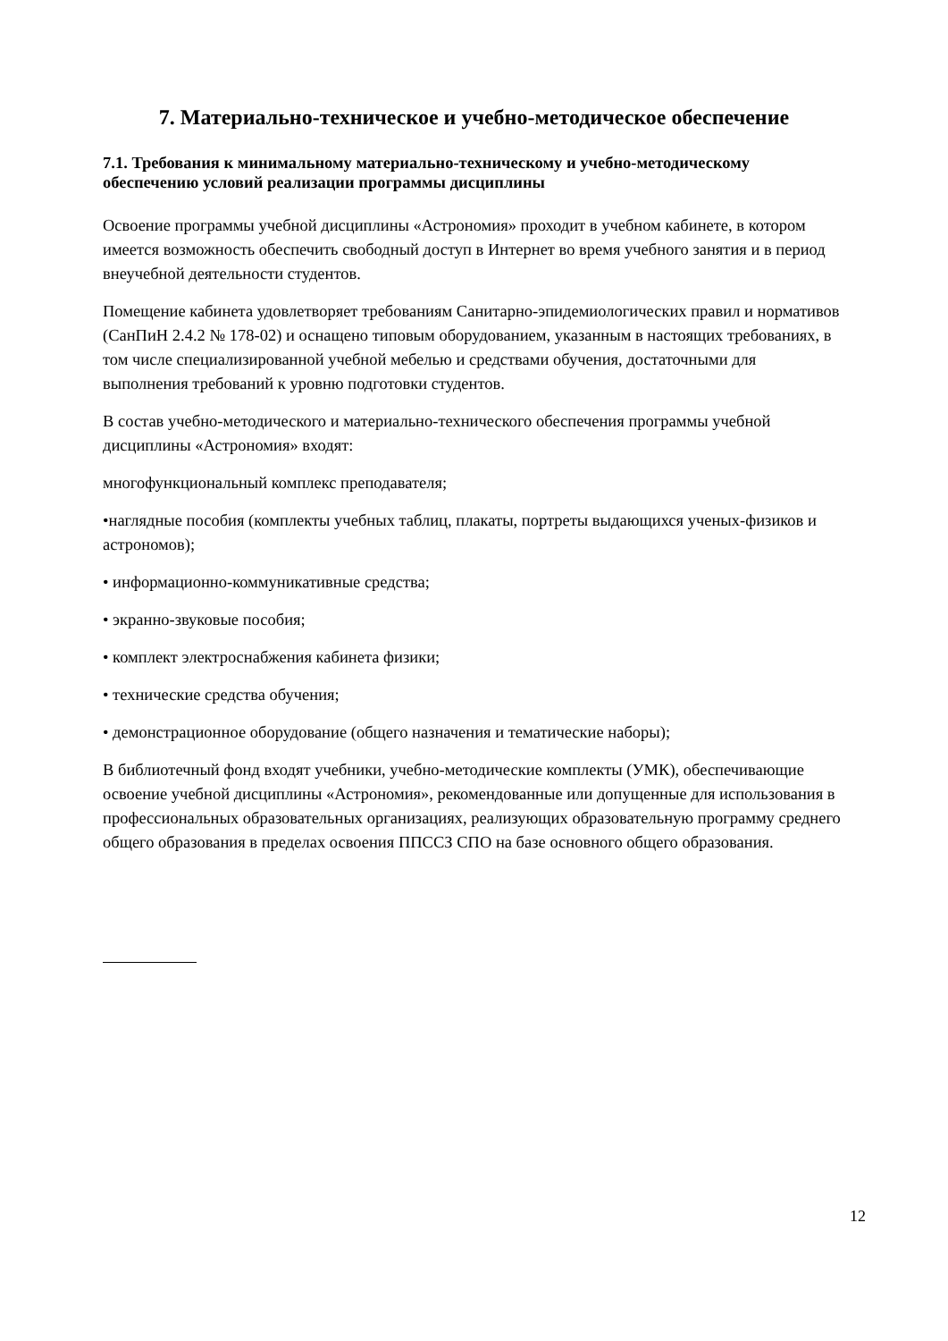7. Материально-техническое и учебно-методическое обеспечение
7.1. Требования к минимальному материально-техническому и учебно-методическому обеспечению условий реализации программы дисциплины
Освоение программы учебной дисциплины «Астрономия» проходит в учебном кабинете, в котором имеется возможность обеспечить свободный доступ в Интернет во время учебного занятия и в период внеучебной деятельности студентов.
Помещение кабинета удовлетворяет требованиям Санитарно-эпидемиологических правил и нормативов (СанПиН 2.4.2 № 178-02) и оснащено типовым оборудованием, указанным в настоящих требованиях, в том числе специализированной учебной мебелью и средствами обучения, достаточными для выполнения требований к уровню подготовки студентов.
В состав учебно-методического и материально-технического обеспечения программы учебной дисциплины «Астрономия» входят:
многофункциональный комплекс преподавателя;
•наглядные пособия (комплекты учебных таблиц, плакаты, портреты выдающихся ученых-физиков и астрономов);
• информационно-коммуникативные средства;
• экранно-звуковые пособия;
• комплект электроснабжения кабинета физики;
• технические средства обучения;
• демонстрационное оборудование (общего назначения и тематические наборы);
В библиотечный фонд входят учебники, учебно-методические комплекты (УМК), обеспечивающие освоение учебной дисциплины «Астрономия», рекомендованные или допущенные для использования в профессиональных образовательных организациях, реализующих образовательную программу среднего общего образования в пределах освоения ППССЗ СПО на базе основного общего образования.
12